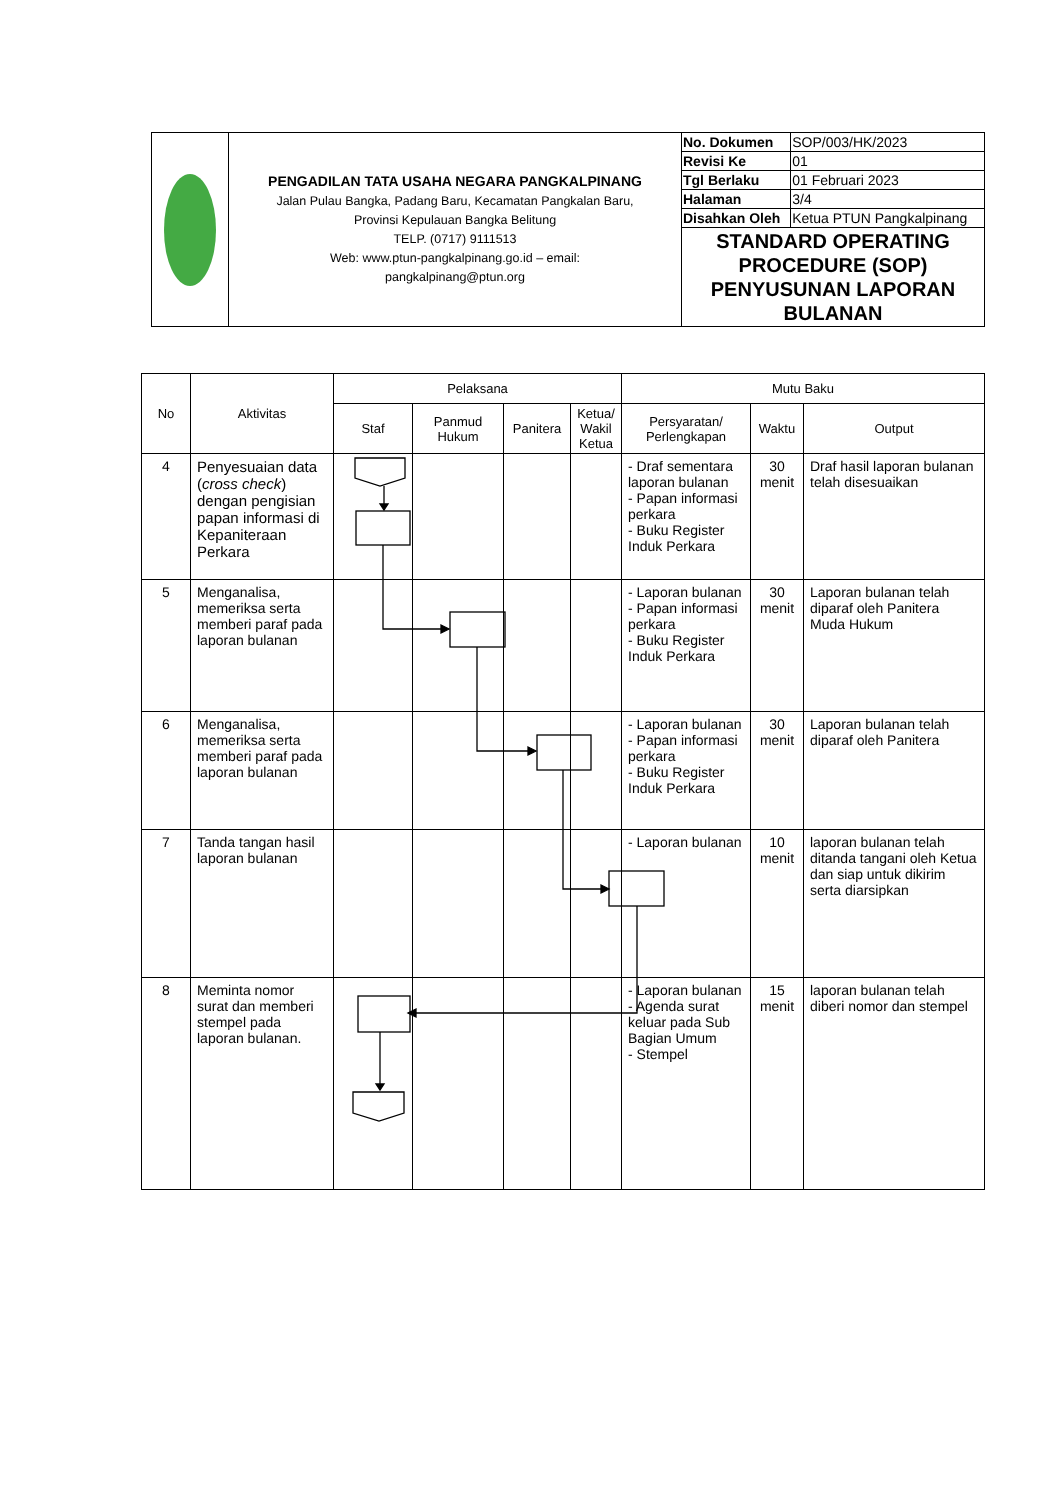| | PENGADILAN TATA USAHA NEGARA PANGKALPINANG Jalan Pulau Bangka, Padang Baru, Kecamatan Pangkalan Baru, Provinsi Kepulauan Bangka Belitung TELP. (0717) 9111513 Web: www.ptun-pangkalpinang.go.id – email: pangkalpinang@ptun.org | No. Dokumen | SOP/003/HK/2023 |
| | | Revisi Ke | 01 |
| | | Tgl Berlaku | 01 Februari 2023 |
| | | Halaman | 3/4 |
| | | Disahkan Oleh | Ketua PTUN Pangkalpinang |
| | | STANDARD OPERATING PROCEDURE (SOP) PENYUSUNAN LAPORAN BULANAN | |
| No | Aktivitas | Pelaksana | | | | Mutu Baku | | |
| --- | --- | --- | --- | --- | --- | --- | --- | --- |
| | | Staf | Panmud Hukum | Panitera | Ketua/ Wakil Ketua | Persyaratan/ Perlengkapan | Waktu | Output |
| 4 | Penyesuaian data ( cross check ) dengan pengisian papan informasi di Kepaniteraan Perkara | | | | | - Draf sementara laporan bulanan - Papan informasi perkara - Buku Register Induk Perkara | 30 menit | Draf hasil laporan bulanan telah disesuaikan |
| 5 | Menganalisa, memeriksa serta memberi paraf pada laporan bulanan | | | | | - Laporan bulanan - Papan informasi perkara - Buku Register Induk Perkara | 30 menit | Laporan bulanan telah diparaf oleh Panitera Muda Hukum |
| 6 | Menganalisa, memeriksa serta memberi paraf pada laporan bulanan | | | | | - Laporan bulanan - Papan informasi perkara - Buku Register Induk Perkara | 30 menit | Laporan bulanan telah diparaf oleh Panitera |
| 7 | Tanda tangan hasil laporan bulanan | | | | | - Laporan bulanan | 10 menit | laporan bulanan telah ditanda tangani oleh Ketua dan siap untuk dikirim serta diarsipkan |
| 8 | Meminta nomor surat dan memberi stempel pada laporan bulanan. | | | | | - Laporan bulanan - Agenda surat keluar pada Sub Bagian Umum - Stempel | 15 menit | laporan bulanan telah diberi nomor dan stempel |